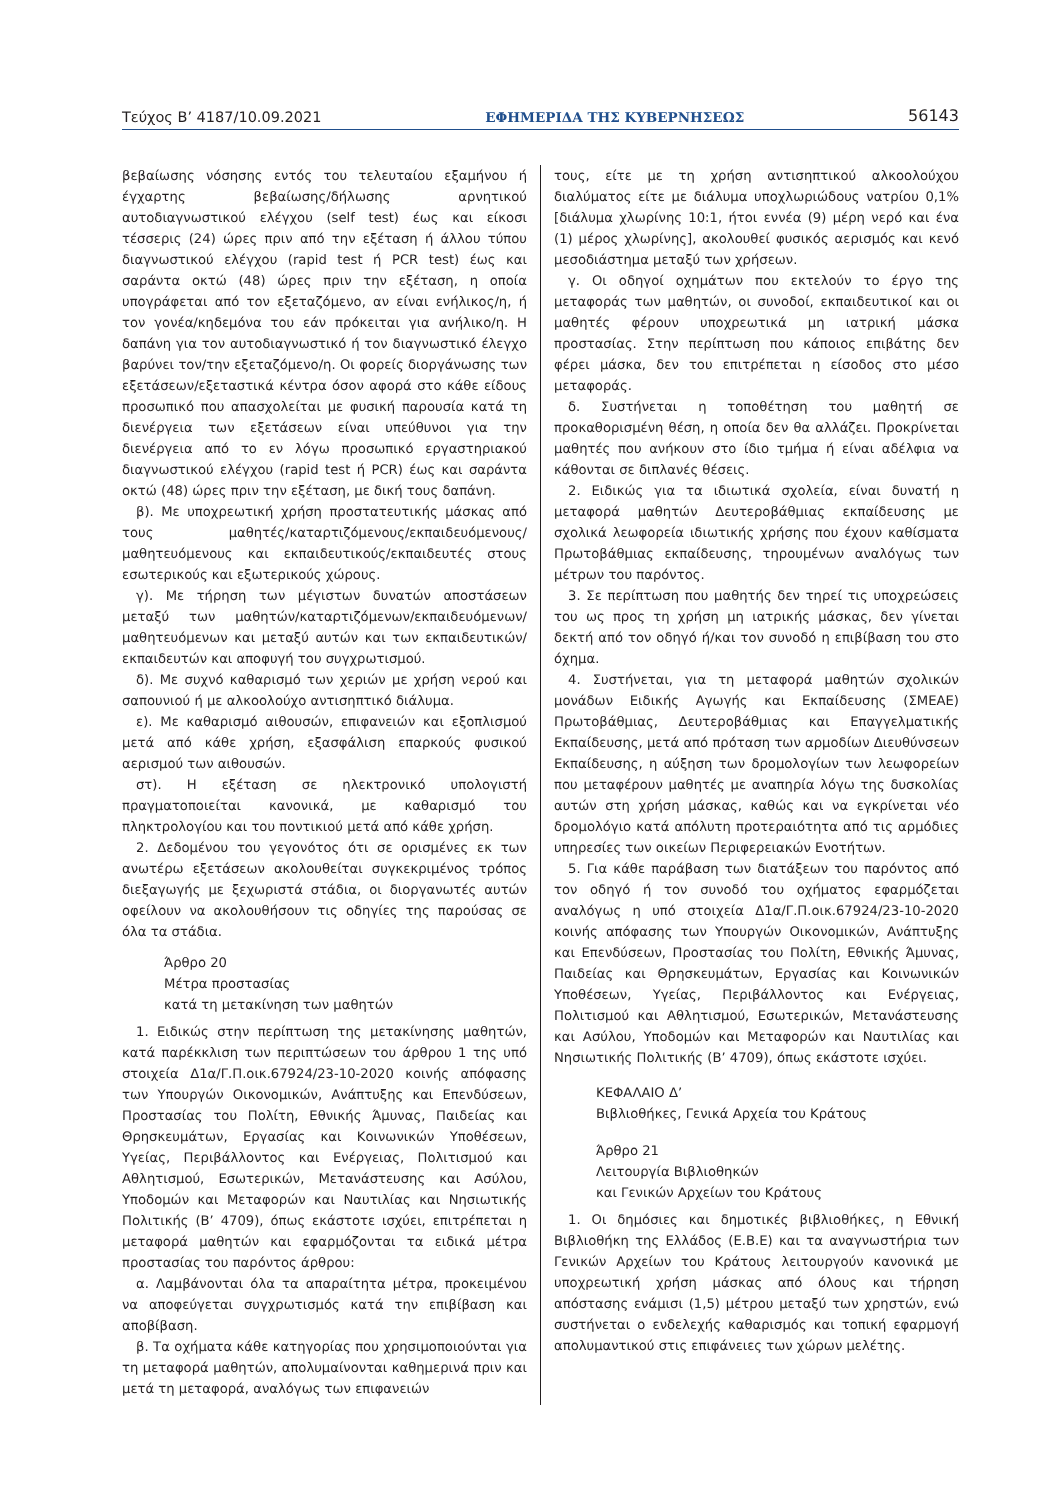Τεύχος B’ 4187/10.09.2021 ΕΦΗΜΕΡΙΔΑ ΤΗΣ ΚΥΒΕΡΝΗΣΕΩΣ 56143
βεβαίωσης νόσησης εντός του τελευταίου εξαμήνου ή έγχαρτης βεβαίωσης/δήλωσης αρνητικού αυτοδιαγνωστικού ελέγχου (self test) έως και είκοσι τέσσερις (24) ώρες πριν από την εξέταση ή άλλου τύπου διαγνωστικού ελέγχου (rapid test ή PCR test) έως και σαράντα οκτώ (48) ώρες πριν την εξέταση, η οποία υπογράφεται από τον εξεταζόμενο, αν είναι ενήλικος/η, ή τον γονέα/κηδεμόνα του εάν πρόκειται για ανήλικο/η. Η δαπάνη για τον αυτοδιαγνωστικό ή τον διαγνωστικό έλεγχο βαρύνει τον/την εξεταζόμενο/η. Οι φορείς διοργάνωσης των εξετάσεων/εξεταστικά κέντρα όσον αφορά στο κάθε είδους προσωπικό που απασχολείται με φυσική παρουσία κατά τη διενέργεια των εξετάσεων είναι υπεύθυνοι για την διενέργεια από το εν λόγω προσωπικό εργαστηριακού διαγνωστικού ελέγχου (rapid test ή PCR) έως και σαράντα οκτώ (48) ώρες πριν την εξέταση, με δική τους δαπάνη.
β). Με υποχρεωτική χρήση προστατευτικής μάσκας από τους μαθητές/καταρτιζόμενους/εκπαιδευόμενους/μαθητευόμενους και εκπαιδευτικούς/εκπαιδευτές στους εσωτερικούς και εξωτερικούς χώρους.
γ). Με τήρηση των μέγιστων δυνατών αποστάσεων μεταξύ των μαθητών/καταρτιζόμενων/εκπαιδευόμενων/μαθητευόμενων και μεταξύ αυτών και των εκπαιδευτικών/εκπαιδευτών και αποφυγή του συγχρωτισμού.
δ). Με συχνό καθαρισμό των χεριών με χρήση νερού και σαπουνιού ή με αλκοολούχο αντισηπτικό διάλυμα.
ε). Με καθαρισμό αιθουσών, επιφανειών και εξοπλισμού μετά από κάθε χρήση, εξασφάλιση επαρκούς φυσικού αερισμού των αιθουσών.
στ). Η εξέταση σε ηλεκτρονικό υπολογιστή πραγματοποιείται κανονικά, με καθαρισμό του πληκτρολογίου και του ποντικιού μετά από κάθε χρήση.
2. Δεδομένου του γεγονότος ότι σε ορισμένες εκ των ανωτέρω εξετάσεων ακολουθείται συγκεκριμένος τρόπος διεξαγωγής με ξεχωριστά στάδια, οι διοργανωτές αυτών οφείλουν να ακολουθήσουν τις οδηγίες της παρούσας σε όλα τα στάδια.
Άρθρο 20
Μέτρα προστασίας
κατά τη μετακίνηση των μαθητών
1. Ειδικώς στην περίπτωση της μετακίνησης μαθητών, κατά παρέκκλιση των περιπτώσεων του άρθρου 1 της υπό στοιχεία Δ1α/Γ.Π.οικ.67924/23-10-2020 κοινής απόφασης των Υπουργών Οικονομικών, Ανάπτυξης και Επενδύσεων, Προστασίας του Πολίτη, Εθνικής Άμυνας, Παιδείας και Θρησκευμάτων, Εργασίας και Κοινωνικών Υποθέσεων, Υγείας, Περιβάλλοντος και Ενέργειας, Πολιτισμού και Αθλητισμού, Εσωτερικών, Μετανάστευσης και Ασύλου, Υποδομών και Μεταφορών και Ναυτιλίας και Νησιωτικής Πολιτικής (Β’ 4709), όπως εκάστοτε ισχύει, επιτρέπεται η μεταφορά μαθητών και εφαρμόζονται τα ειδικά μέτρα προστασίας του παρόντος άρθρου:
α. Λαμβάνονται όλα τα απαραίτητα μέτρα, προκειμένου να αποφεύγεται συγχρωτισμός κατά την επιβίβαση και αποβίβαση.
β. Τα οχήματα κάθε κατηγορίας που χρησιμοποιούνται για τη μεταφορά μαθητών, απολυμαίνονται καθημερινά πριν και μετά τη μεταφορά, αναλόγως των επιφανειών
τους, είτε με τη χρήση αντισηπτικού αλκοολούχου διαλύματος είτε με διάλυμα υποχλωριώδους νατρίου 0,1% [διάλυμα χλωρίνης 10:1, ήτοι εννέα (9) μέρη νερό και ένα (1) μέρος χλωρίνης], ακολουθεί φυσικός αερισμός και κενό μεσοδιάστημα μεταξύ των χρήσεων.
γ. Οι οδηγοί οχημάτων που εκτελούν το έργο της μεταφοράς των μαθητών, οι συνοδοί, εκπαιδευτικοί και οι μαθητές φέρουν υποχρεωτικά μη ιατρική μάσκα προστασίας. Στην περίπτωση που κάποιος επιβάτης δεν φέρει μάσκα, δεν του επιτρέπεται η είσοδος στο μέσο μεταφοράς.
δ. Συστήνεται η τοποθέτηση του μαθητή σε προκαθορισμένη θέση, η οποία δεν θα αλλάζει. Προκρίνεται μαθητές που ανήκουν στο ίδιο τμήμα ή είναι αδέλφια να κάθονται σε διπλανές θέσεις.
2. Ειδικώς για τα ιδιωτικά σχολεία, είναι δυνατή η μεταφορά μαθητών Δευτεροβάθμιας εκπαίδευσης με σχολικά λεωφορεία ιδιωτικής χρήσης που έχουν καθίσματα Πρωτοβάθμιας εκπαίδευσης, τηρουμένων αναλόγως των μέτρων του παρόντος.
3. Σε περίπτωση που μαθητής δεν τηρεί τις υποχρεώσεις του ως προς τη χρήση μη ιατρικής μάσκας, δεν γίνεται δεκτή από τον οδηγό ή/και τον συνοδό η επιβίβαση του στο όχημα.
4. Συστήνεται, για τη μεταφορά μαθητών σχολικών μονάδων Ειδικής Αγωγής και Εκπαίδευσης (ΣΜΕΑΕ) Πρωτοβάθμιας, Δευτεροβάθμιας και Επαγγελματικής Εκπαίδευσης, μετά από πρόταση των αρμοδίων Διευθύνσεων Εκπαίδευσης, η αύξηση των δρομολογίων των λεωφορείων που μεταφέρουν μαθητές με αναπηρία λόγω της δυσκολίας αυτών στη χρήση μάσκας, καθώς και να εγκρίνεται νέο δρομολόγιο κατά απόλυτη προτεραιότητα από τις αρμόδιες υπηρεσίες των οικείων Περιφερειακών Ενοτήτων.
5. Για κάθε παράβαση των διατάξεων του παρόντος από τον οδηγό ή τον συνοδό του οχήματος εφαρμόζεται αναλόγως η υπό στοιχεία Δ1α/Γ.Π.οικ.67924/23-10-2020 κοινής απόφασης των Υπουργών Οικονομικών, Ανάπτυξης και Επενδύσεων, Προστασίας του Πολίτη, Εθνικής Άμυνας, Παιδείας και Θρησκευμάτων, Εργασίας και Κοινωνικών Υποθέσεων, Υγείας, Περιβάλλοντος και Ενέργειας, Πολιτισμού και Αθλητισμού, Εσωτερικών, Μετανάστευσης και Ασύλου, Υποδομών και Μεταφορών και Ναυτιλίας και Νησιωτικής Πολιτικής (Β’ 4709), όπως εκάστοτε ισχύει.
ΚΕΦΑΛΑΙΟ Δ’
Βιβλιοθήκες, Γενικά Αρχεία του Κράτους
Άρθρο 21
Λειτουργία Βιβλιοθηκών
και Γενικών Αρχείων του Κράτους
1. Οι δημόσιες και δημοτικές βιβλιοθήκες, η Εθνική Βιβλιοθήκη της Ελλάδος (Ε.Β.Ε) και τα αναγνωστήρια των Γενικών Αρχείων του Κράτους λειτουργούν κανονικά με υποχρεωτική χρήση μάσκας από όλους και τήρηση απόστασης ενάμισι (1,5) μέτρου μεταξύ των χρηστών, ενώ συστήνεται ο ενδελεχής καθαρισμός και τοπική εφαρμογή απολυμαντικού στις επιφάνειες των χώρων μελέτης.